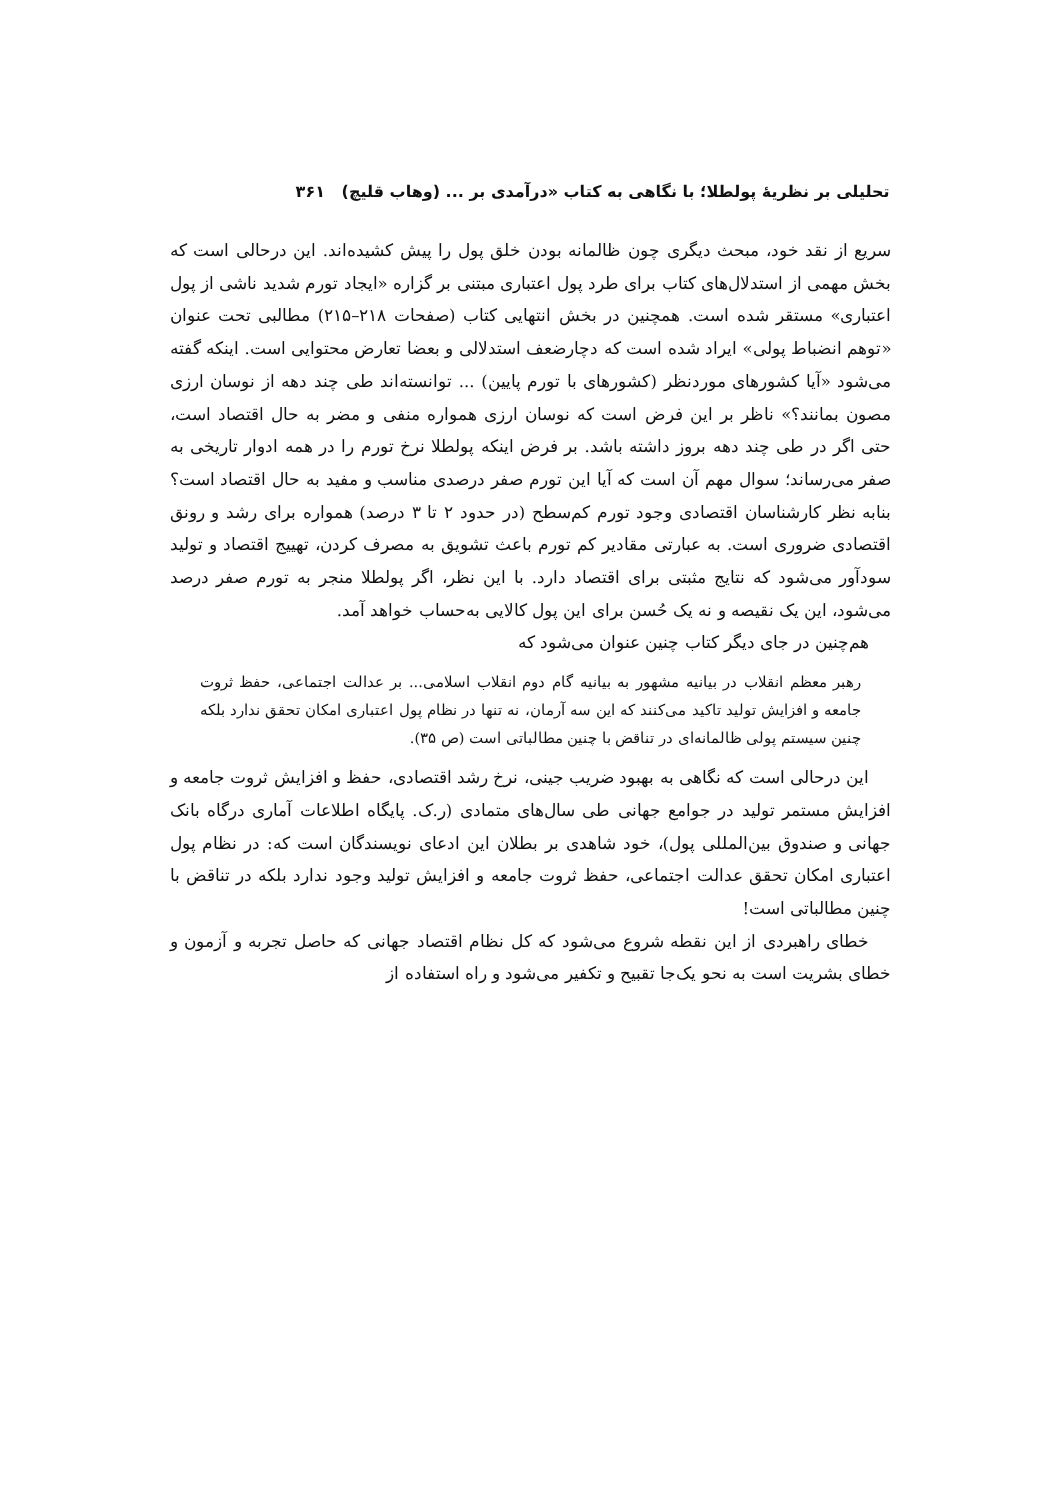تحلیلی بر نظریهٔ پولطلا؛ با نگاهی به کتاب «درآمدی بر ... (وهاب قلیچ) ۳۶۱
سریع از نقد خود، مبحث دیگری چون ظالمانه بودن خلق پول را پیش کشیده‌اند. این درحالی است که بخش مهمی از استدلال‌های کتاب برای طرد پول اعتباری مبتنی بر گزاره «ایجاد تورم شدید ناشی از پول اعتباری» مستقر شده است. همچنین در بخش انتهایی کتاب (صفحات ۲۱۸–۲۱۵) مطالبی تحت عنوان «توهم انضباط پولی» ایراد شده است که دچارضعف استدلالی و بعضا تعارض محتوایی است. اینکه گفته می‌شود «آیا کشورهای موردنظر (کشورهای با تورم پایین) ... توانسته‌اند طی چند دهه از نوسان ارزی مصون بمانند؟» ناظر بر این فرض است که نوسان ارزی همواره منفی و مضر به حال اقتصاد است، حتی اگر در طی چند دهه بروز داشته باشد. بر فرض اینکه پولطلا نرخ تورم را در همه ادوار تاریخی به صفر می‌رساند؛ سوال مهم آن است که آیا این تورم صفر درصدی مناسب و مفید به حال اقتصاد است؟ بنابه نظر کارشناسان اقتصادی وجود تورم کم‌سطح (در حدود ۲ تا ۳ درصد) همواره برای رشد و رونق اقتصادی ضروری است. به عبارتی مقادیر کم تورم باعث تشویق به مصرف کردن، تهییج اقتصاد و تولید سودآور می‌شود که نتایج مثبتی برای اقتصاد دارد. با این نظر، اگر پولطلا منجر به تورم صفر درصد می‌شود، این یک نقیصه و نه یک حُسن برای این پول کالایی به‌حساب خواهد آمد.
هم‌چنین در جای دیگر کتاب چنین عنوان می‌شود که
رهبر معظم انقلاب در بیانیه مشهور به بیانیه گام دوم انقلاب اسلامی... بر عدالت اجتماعی، حفظ ثروت جامعه و افزایش تولید تاکید می‌کنند که این سه آرمان، نه تنها در نظام پول اعتباری امکان تحقق ندارد بلکه چنین سیستم پولی ظالمانه‌ای در تناقض با چنین مطالباتی است (ص ۳۵).
این درحالی است که نگاهی به بهبود ضریب جینی، نرخ رشد اقتصادی، حفظ و افزایش ثروت جامعه و افزایش مستمر تولید در جوامع جهانی طی سال‌های متمادی (ر.ک. پایگاه اطلاعات آماری درگاه بانک جهانی و صندوق بین‌المللی پول)، خود شاهدی بر بطلان این ادعای نویسندگان است که: در نظام پول اعتباری امکان تحقق عدالت اجتماعی، حفظ ثروت جامعه و افزایش تولید وجود ندارد بلکه در تناقض با چنین مطالباتی است!
خطای راهبردی از این نقطه شروع می‌شود که کل نظام اقتصاد جهانی که حاصل تجربه و آزمون و خطای بشریت است به نحو یک‌جا تقبیح و تکفیر می‌شود و راه استفاده از